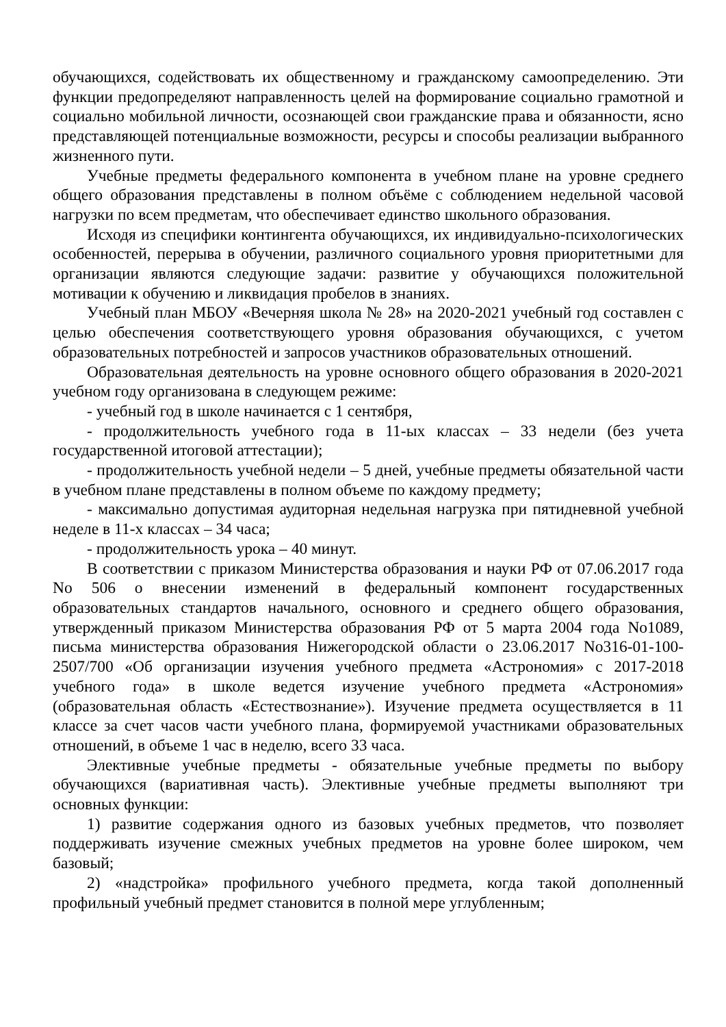обучающихся, содействовать их общественному и гражданскому самоопределению. Эти функции предопределяют направленность целей на формирование социально грамотной и социально мобильной личности, осознающей свои гражданские права и обязанности, ясно представляющей потенциальные возможности, ресурсы и способы реализации выбранного жизненного пути.
Учебные предметы федерального компонента в учебном плане на уровне среднего общего образования представлены в полном объёме с соблюдением недельной часовой нагрузки по всем предметам, что обеспечивает единство школьного образования.
Исходя из специфики контингента обучающихся, их индивидуально-психологических особенностей, перерыва в обучении, различного социального уровня приоритетными для организации являются следующие задачи: развитие у обучающихся положительной мотивации к обучению и ликвидация пробелов в знаниях.
Учебный план МБОУ «Вечерняя школа № 28» на 2020-2021 учебный год составлен с целью обеспечения соответствующего уровня образования обучающихся, с учетом образовательных потребностей и запросов участников образовательных отношений.
Образовательная деятельность на уровне основного общего образования в 2020-2021 учебном году организована в следующем режиме:
- учебный год в школе начинается с 1 сентября,
- продолжительность учебного года в 11-ых классах – 33 недели (без учета государственной итоговой аттестации);
- продолжительность учебной недели – 5 дней, учебные предметы обязательной части в учебном плане представлены в полном объеме по каждому предмету;
- максимально допустимая аудиторная недельная нагрузка при пятидневной учебной неделе в 11-х классах – 34 часа;
- продолжительность урока – 40 минут.
В соответствии с приказом Министерства образования и науки РФ от 07.06.2017 года No 506 о внесении изменений в федеральный компонент государственных образовательных стандартов начального, основного и среднего общего образования, утвержденный приказом Министерства образования РФ от 5 марта 2004 года No1089, письма министерства образования Нижегородской области о 23.06.2017 No316-01-100-2507/700 «Об организации изучения учебного предмета «Астрономия» с 2017-2018 учебного года» в школе ведется изучение учебного предмета «Астрономия» (образовательная область «Естествознание»). Изучение предмета осуществляется в 11 классе за счет часов части учебного плана, формируемой участниками образовательных отношений, в объеме 1 час в неделю, всего 33 часа.
Элективные учебные предметы - обязательные учебные предметы по выбору обучающихся (вариативная часть). Элективные учебные предметы выполняют три основных функции:
1) развитие содержания одного из базовых учебных предметов, что позволяет поддерживать изучение смежных учебных предметов на уровне более широком, чем базовый;
2) «надстройка» профильного учебного предмета, когда такой дополненный профильный учебный предмет становится в полной мере углубленным;